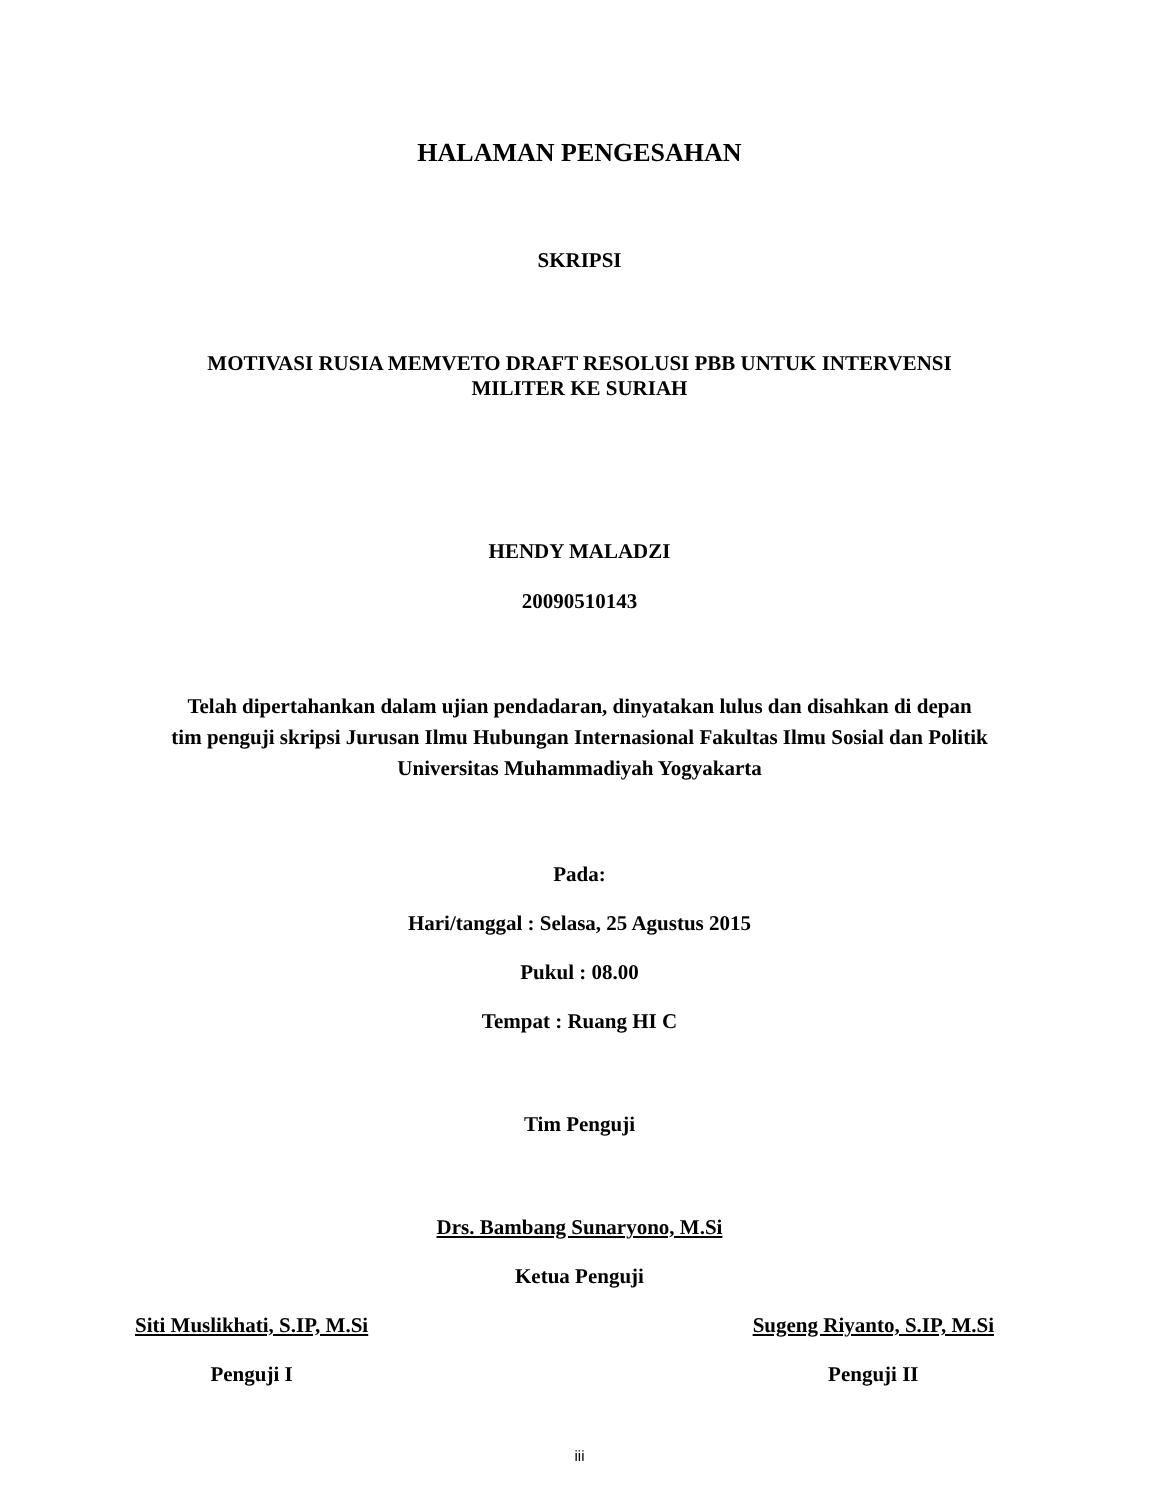HALAMAN PENGESAHAN
SKRIPSI
MOTIVASI RUSIA MEMVETO DRAFT RESOLUSI PBB UNTUK INTERVENSI
MILITER KE SURIAH
HENDY MALADZI
20090510143
Telah dipertahankan dalam ujian pendadaran, dinyatakan lulus dan disahkan di depan
tim penguji skripsi Jurusan Ilmu Hubungan Internasional Fakultas Ilmu Sosial dan Politik
Universitas Muhammadiyah Yogyakarta
Pada:
Hari/tanggal : Selasa, 25 Agustus 2015
Pukul : 08.00
Tempat : Ruang HI C
Tim Penguji
Drs. Bambang Sunaryono, M.Si
Ketua Penguji
Siti Muslikhati, S.IP, M.Si
Penguji I
Sugeng Riyanto, S.IP, M.Si
Penguji II
iii